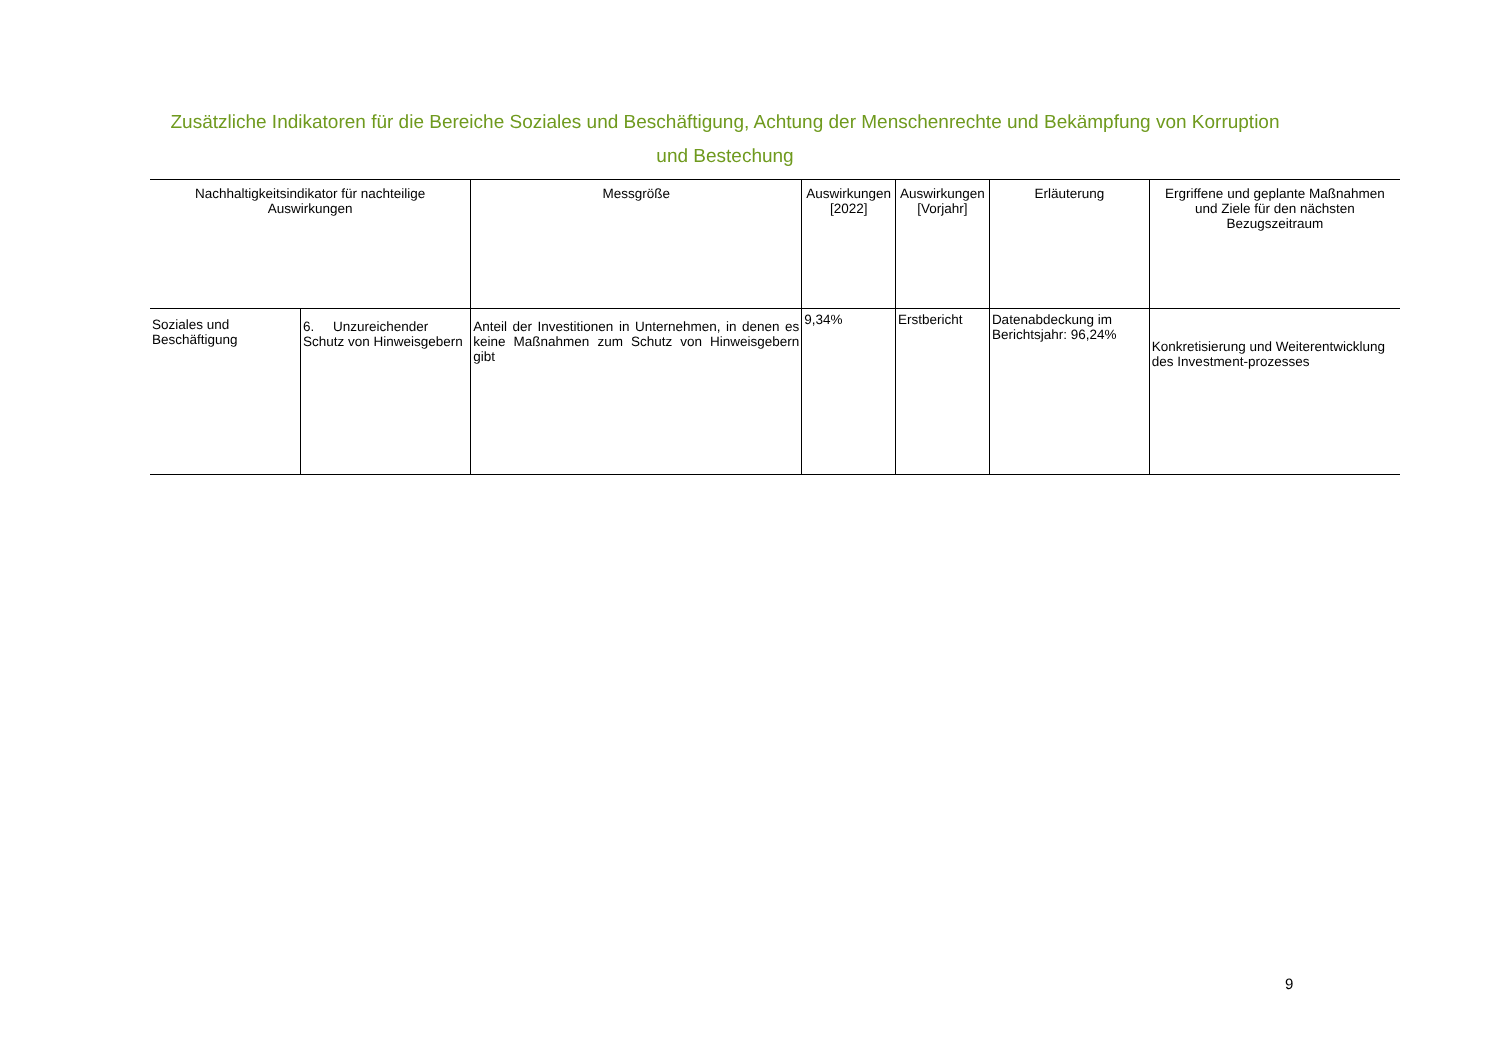Zusätzliche Indikatoren für die Bereiche Soziales und Beschäftigung, Achtung der Menschenrechte und Bekämpfung von Korruption
und Bestechung
| Nachhaltigkeitsindikator für nachteilige Auswirkungen | | Messgröße | Auswirkungen [2022] | Auswirkungen [Vorjahr] | Erläuterung | Ergriffene und geplante Maßnahmen und Ziele für den nächsten Bezugszeitraum |
| --- | --- | --- | --- | --- | --- | --- |
| Soziales und Beschäftigung | 6. Unzureichender Schutz von Hinweisgebern | Anteil der Investitionen in Unternehmen, in denen es keine Maßnahmen zum Schutz von Hinweisgebern gibt | 9,34% | Erstbericht | Datenabdeckung im Berichtsjahr: 96,24% | Konkretisierung und Weiterentwicklung des Investment-prozesses |
9